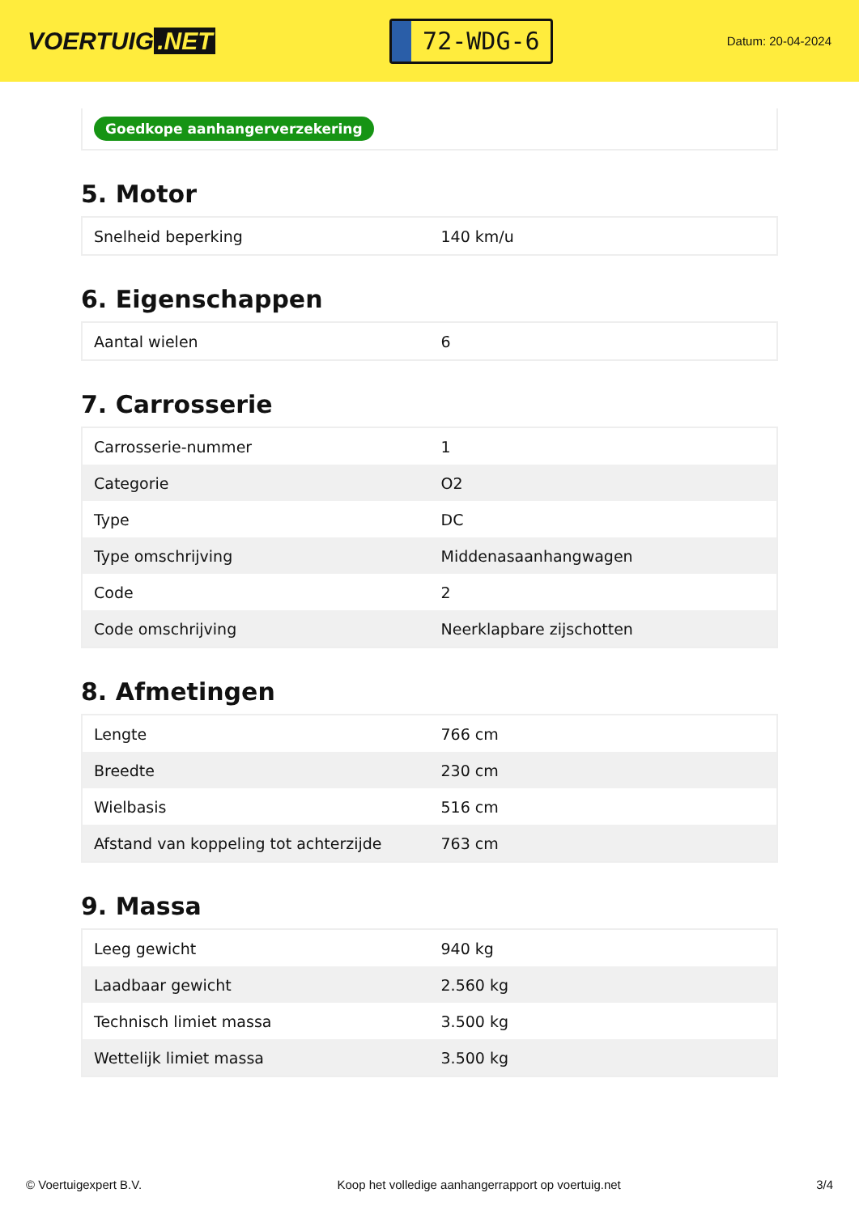VOERTUIG.NET
72-WDG-6
Datum: 20-04-2024
Goedkope aanhangerverzekering
5. Motor
| Snelheid beperking | 140 km/u |
6. Eigenschappen
| Aantal wielen | 6 |
7. Carrosserie
| Carrosserie-nummer | 1 |
| Categorie | O2 |
| Type | DC |
| Type omschrijving | Middenasaanhangwagen |
| Code | 2 |
| Code omschrijving | Neerklapbare zijschotten |
8. Afmetingen
| Lengte | 766 cm |
| Breedte | 230 cm |
| Wielbasis | 516 cm |
| Afstand van koppeling tot achterzijde | 763 cm |
9. Massa
| Leeg gewicht | 940 kg |
| Laadbaar gewicht | 2.560 kg |
| Technisch limiet massa | 3.500 kg |
| Wettelijk limiet massa | 3.500 kg |
© Voertuigexpert B.V. Koop het volledige aanhangerrapport op voertuig.net 3/4